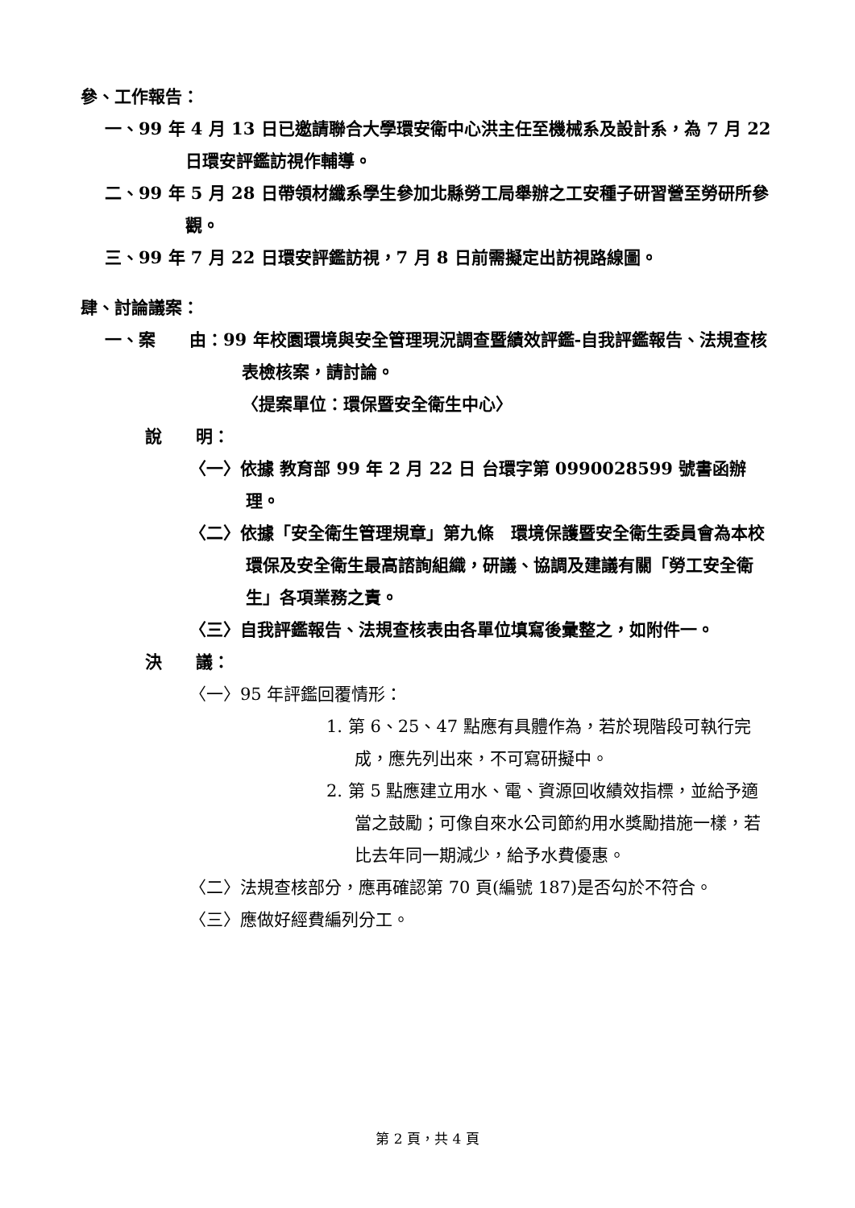參、工作報告：
一、99 年 4 月 13 日已邀請聯合大學環安衛中心洪主任至機械系及設計系，為 7 月 22 日環安評鑑訪視作輔導。
二、99 年 5 月 28 日帶領材纖系學生參加北縣勞工局舉辦之工安種子研習營至勞研所參觀。
三、99 年 7 月 22 日環安評鑑訪視，7 月 8 日前需擬定出訪視路線圖。
肆、討論議案：
一、案　　由：99 年校園環境與安全管理現況調查暨績效評鑑-自我評鑑報告、法規查核表檢核案，請討論。
〈提案單位：環保暨安全衛生中心〉
說　　明：
〈一〉依據 教育部 99 年 2 月 22 日 台環字第 0990028599 號書函辦理。
〈二〉依據「安全衛生管理規章」第九條　環境保護暨安全衛生委員會為本校環保及安全衛生最高諮詢組織，研議、協調及建議有關「勞工安全衛生」各項業務之責。
〈三〉自我評鑑報告、法規查核表由各單位填寫後彙整之，如附件一。
決　　議：
〈一〉95 年評鑑回覆情形：
1. 第 6、25、47 點應有具體作為，若於現階段可執行完成，應先列出來，不可寫研擬中。
2. 第 5 點應建立用水、電、資源回收績效指標，並給予適當之鼓勵；可像自來水公司節約用水獎勵措施一樣，若比去年同一期減少，給予水費優惠。
〈二〉法規查核部分，應再確認第 70 頁(編號 187)是否勾於不符合。
〈三〉應做好經費編列分工。
第 2 頁，共 4 頁